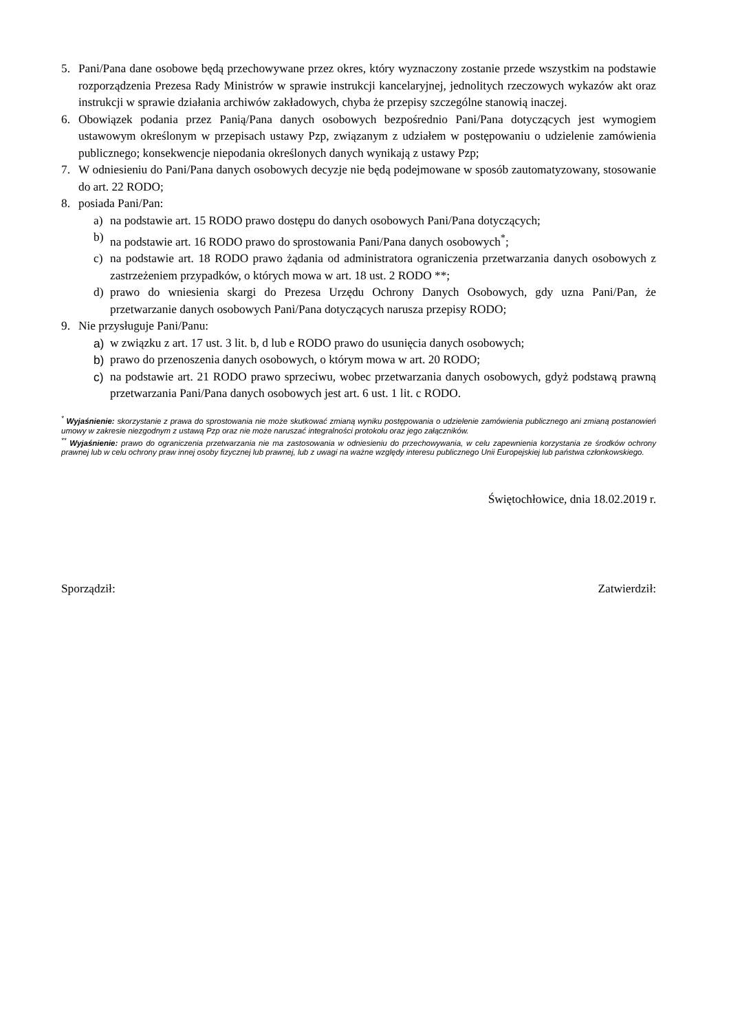5. Pani/Pana dane osobowe będą przechowywane przez okres, który wyznaczony zostanie przede wszystkim na podstawie rozporządzenia Prezesa Rady Ministrów w sprawie instrukcji kancelaryjnej, jednolitych rzeczowych wykazów akt oraz instrukcji w sprawie działania archiwów zakładowych, chyba że przepisy szczególne stanowią inaczej.
6. Obowiązek podania przez Panią/Pana danych osobowych bezpośrednio Pani/Pana dotyczących jest wymogiem ustawowym określonym w przepisach ustawy Pzp, związanym z udziałem w postępowaniu o udzielenie zamówienia publicznego; konsekwencje niepodania określonych danych wynikają z ustawy Pzp;
7. W odniesieniu do Pani/Pana danych osobowych decyzje nie będą podejmowane w sposób zautomatyzowany, stosowanie do art. 22 RODO;
8. posiada Pani/Pan:
a) na podstawie art. 15 RODO prawo dostępu do danych osobowych Pani/Pana dotyczących;
b) na podstawie art. 16 RODO prawo do sprostowania Pani/Pana danych osobowych<sup>*</sup>;
c) na podstawie art. 18 RODO prawo żądania od administratora ograniczenia przetwarzania danych osobowych z zastrzeżeniem przypadków, o których mowa w art. 18 ust. 2 RODO **;
d) prawo do wniesienia skargi do Prezesa Urzędu Ochrony Danych Osobowych, gdy uzna Pani/Pan, że przetwarzanie danych osobowych Pani/Pana dotyczących narusza przepisy RODO;
9. Nie przysługuje Pani/Panu:
a) w związku z art. 17 ust. 3 lit. b, d lub e RODO prawo do usunięcia danych osobowych;
b) prawo do przenoszenia danych osobowych, o którym mowa w art. 20 RODO;
c) na podstawie art. 21 RODO prawo sprzeciwu, wobec przetwarzania danych osobowych, gdyż podstawą prawną przetwarzania Pani/Pana danych osobowych jest art. 6 ust. 1 lit. c RODO.
<sup>*</sup> Wyjaśnienie: skorzystanie z prawa do sprostowania nie może skutkować zmianą wyniku postępowania o udzielenie zamówienia publicznego ani zmianą postanowień umowy w zakresie niezgodnym z ustawą Pzp oraz nie może naruszać integralności protokołu oraz jego załączników.
<sup>**</sup> Wyjaśnienie: prawo do ograniczenia przetwarzania nie ma zastosowania w odniesieniu do przechowywania, w celu zapewnienia korzystania ze środków ochrony prawnej lub w celu ochrony praw innej osoby fizycznej lub prawnej, lub z uwagi na ważne względy interesu publicznego Unii Europejskiej lub państwa członkowskiego.
Świętochłowice, dnia 18.02.2019 r.
Sporządził: Zatwierdził: